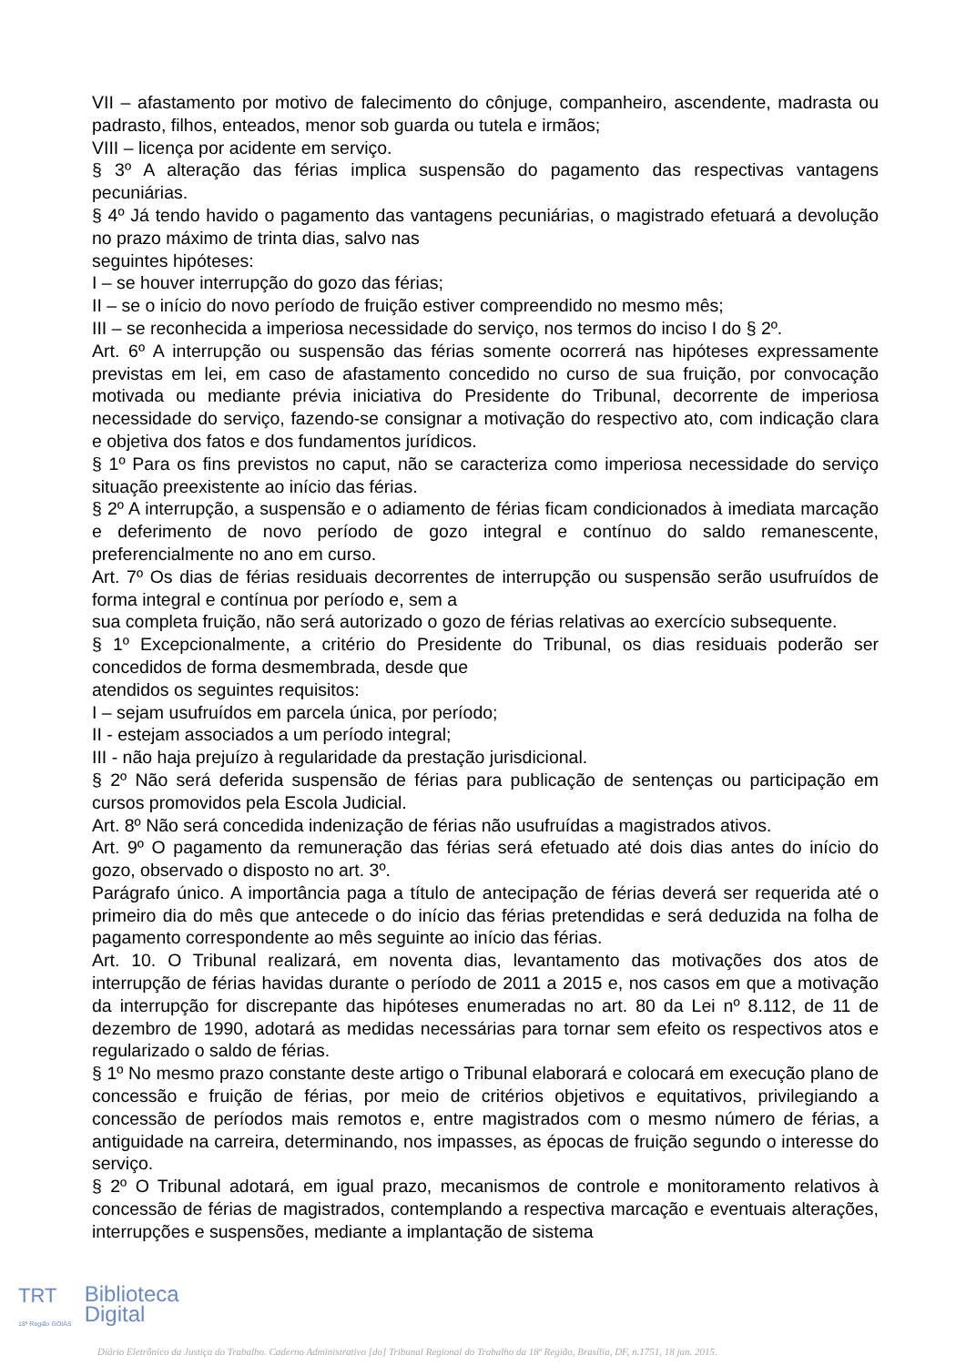VII – afastamento por motivo de falecimento do cônjuge, companheiro, ascendente, madrasta ou padrasto, filhos, enteados, menor sob guarda ou tutela e irmãos;
VIII – licença por acidente em serviço.
§ 3º A alteração das férias implica suspensão do pagamento das respectivas vantagens pecuniárias.
§ 4º Já tendo havido o pagamento das vantagens pecuniárias, o magistrado efetuará a devolução no prazo máximo de trinta dias, salvo nas
seguintes hipóteses:
I – se houver interrupção do gozo das férias;
II – se o início do novo período de fruição estiver compreendido no mesmo mês;
III – se reconhecida a imperiosa necessidade do serviço, nos termos do inciso I do § 2º.
Art. 6º A interrupção ou suspensão das férias somente ocorrerá nas hipóteses expressamente previstas em lei, em caso de afastamento concedido no curso de sua fruição, por convocação motivada ou mediante prévia iniciativa do Presidente do Tribunal, decorrente de imperiosa necessidade do serviço, fazendo-se consignar a motivação do respectivo ato, com indicação clara e objetiva dos fatos e dos fundamentos jurídicos.
§ 1º Para os fins previstos no caput, não se caracteriza como imperiosa necessidade do serviço situação preexistente ao início das férias.
§ 2º A interrupção, a suspensão e o adiamento de férias ficam condicionados à imediata marcação e deferimento de novo período de gozo integral e contínuo do saldo remanescente, preferencialmente no ano em curso.
Art. 7º Os dias de férias residuais decorrentes de interrupção ou suspensão serão usufruídos de forma integral e contínua por período e, sem a
sua completa fruição, não será autorizado o gozo de férias relativas ao exercício subsequente.
§ 1º Excepcionalmente, a critério do Presidente do Tribunal, os dias residuais poderão ser concedidos de forma desmembrada, desde que
atendidos os seguintes requisitos:
I – sejam usufruídos em parcela única, por período;
II - estejam associados a um período integral;
III - não haja prejuízo à regularidade da prestação jurisdicional.
§ 2º Não será deferida suspensão de férias para publicação de sentenças ou participação em cursos promovidos pela Escola Judicial.
Art. 8º Não será concedida indenização de férias não usufruídas a magistrados ativos.
Art. 9º O pagamento da remuneração das férias será efetuado até dois dias antes do início do gozo, observado o disposto no art. 3º.
Parágrafo único. A importância paga a título de antecipação de férias deverá ser requerida até o primeiro dia do mês que antecede o do início das férias pretendidas e será deduzida na folha de pagamento correspondente ao mês seguinte ao início das férias.
Art. 10. O Tribunal realizará, em noventa dias, levantamento das motivações dos atos de interrupção de férias havidas durante o período de 2011 a 2015 e, nos casos em que a motivação da interrupção for discrepante das hipóteses enumeradas no art. 80 da Lei nº 8.112, de 11 de dezembro de 1990, adotará as medidas necessárias para tornar sem efeito os respectivos atos e regularizado o saldo de férias.
§ 1º No mesmo prazo constante deste artigo o Tribunal elaborará e colocará em execução plano de concessão e fruição de férias, por meio de critérios objetivos e equitativos, privilegiando a concessão de períodos mais remotos e, entre magistrados com o mesmo número de férias, a antiguidade na carreira, determinando, nos impasses, as épocas de fruição segundo o interesse do serviço.
§ 2º O Tribunal adotará, em igual prazo, mecanismos de controle e monitoramento relativos à concessão de férias de magistrados, contemplando a respectiva marcação e eventuais alterações, interrupções e suspensões, mediante a implantação de sistema
TRT
18ª Região GOIÁS Biblioteca
Digital
Diário Eletrônico da Justiça do Trabalho. Caderno Administrativo [do] Tribunal Regional do Trabalho da 18ª Região, Brasília, DF, n.1751, 18 jun. 2015.